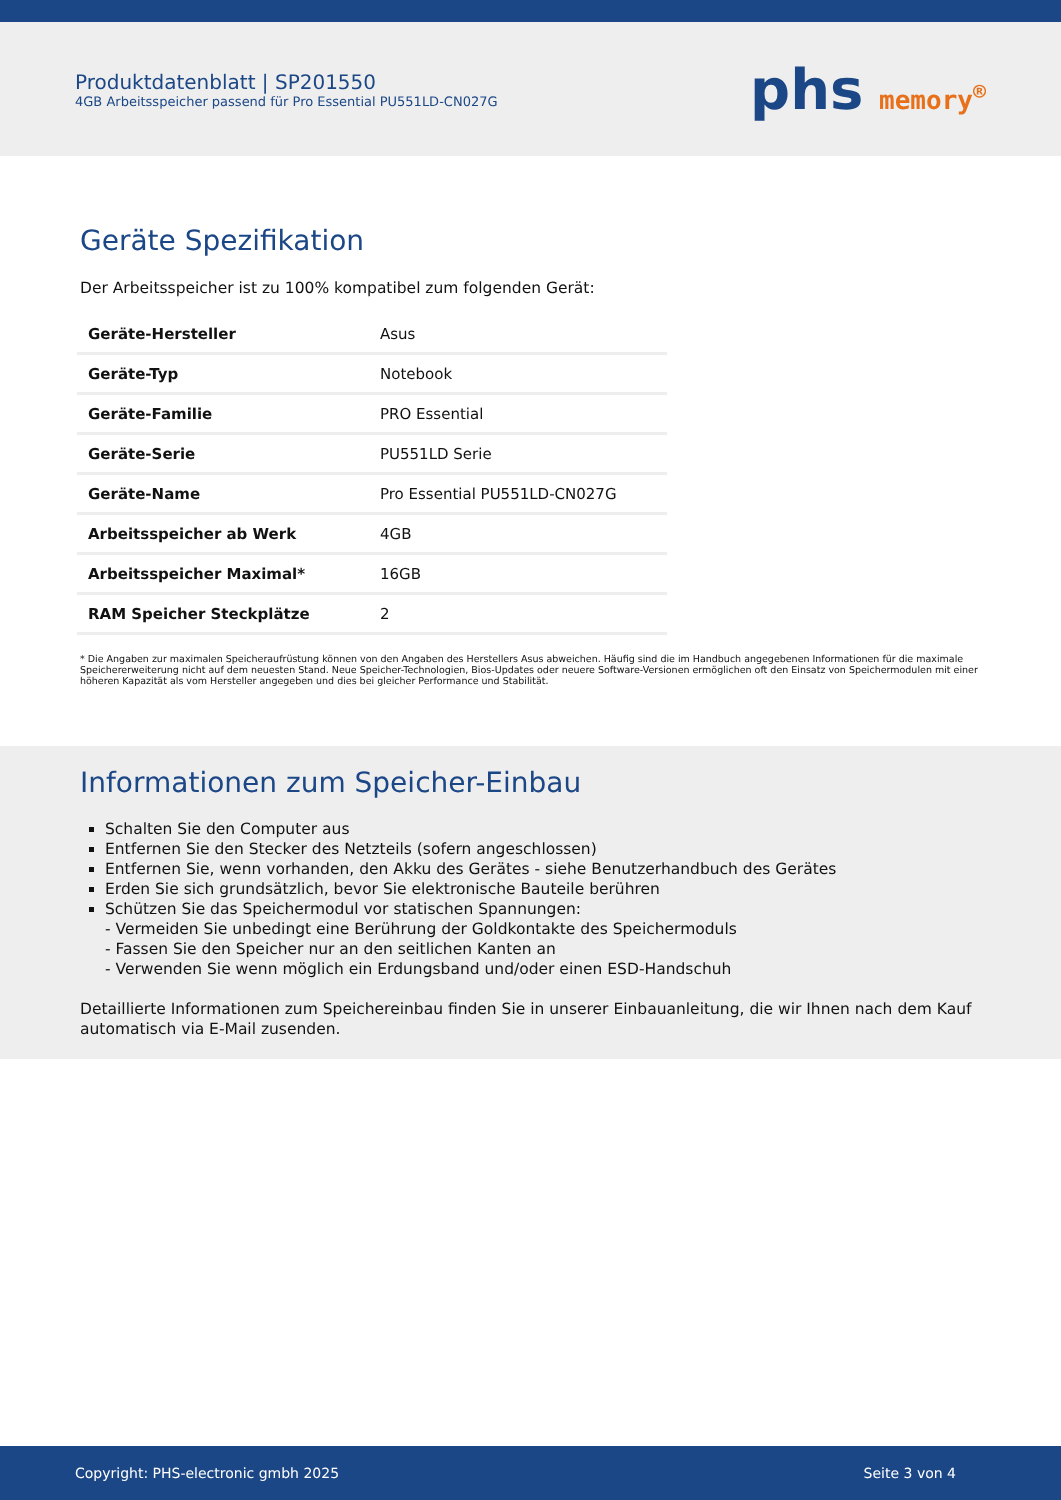Produktdatenblatt | SP201550
4GB Arbeitsspeicher passend für Pro Essential PU551LD-CN027G
phs memory<sup>®</sup>
Geräte Spezifikation
Der Arbeitsspeicher ist zu 100% kompatibel zum folgenden Gerät:
| Geräte-Hersteller | Asus |
| Geräte-Typ | Notebook |
| Geräte-Familie | PRO Essential |
| Geräte-Serie | PU551LD Serie |
| Geräte-Name | Pro Essential PU551LD-CN027G |
| Arbeitsspeicher ab Werk | 4GB |
| Arbeitsspeicher Maximal* | 16GB |
| RAM Speicher Steckplätze | 2 |
* Die Angaben zur maximalen Speicheraufrüstung können von den Angaben des Herstellers Asus abweichen. Häufig sind die im Handbuch angegebenen Informationen für die maximale Speichererweiterung nicht auf dem neuesten Stand. Neue Speicher-Technologien, Bios-Updates oder neuere Software-Versionen ermöglichen oft den Einsatz von Speichermodulen mit einer höheren Kapazität als vom Hersteller angegeben und dies bei gleicher Performance und Stabilität.
Informationen zum Speicher-Einbau
Schalten Sie den Computer aus
Entfernen Sie den Stecker des Netzteils (sofern angeschlossen)
Entfernen Sie, wenn vorhanden, den Akku des Gerätes - siehe Benutzerhandbuch des Gerätes
Erden Sie sich grundsätzlich, bevor Sie elektronische Bauteile berühren
Schützen Sie das Speichermodul vor statischen Spannungen:
- Vermeiden Sie unbedingt eine Berührung der Goldkontakte des Speichermoduls
- Fassen Sie den Speicher nur an den seitlichen Kanten an
- Verwenden Sie wenn möglich ein Erdungsband und/oder einen ESD-Handschuh
Detaillierte Informationen zum Speichereinbau finden Sie in unserer Einbauanleitung, die wir Ihnen nach dem Kauf automatisch via E-Mail zusenden.
Copyright: PHS-electronic gmbh 2025 Seite 3 von 4